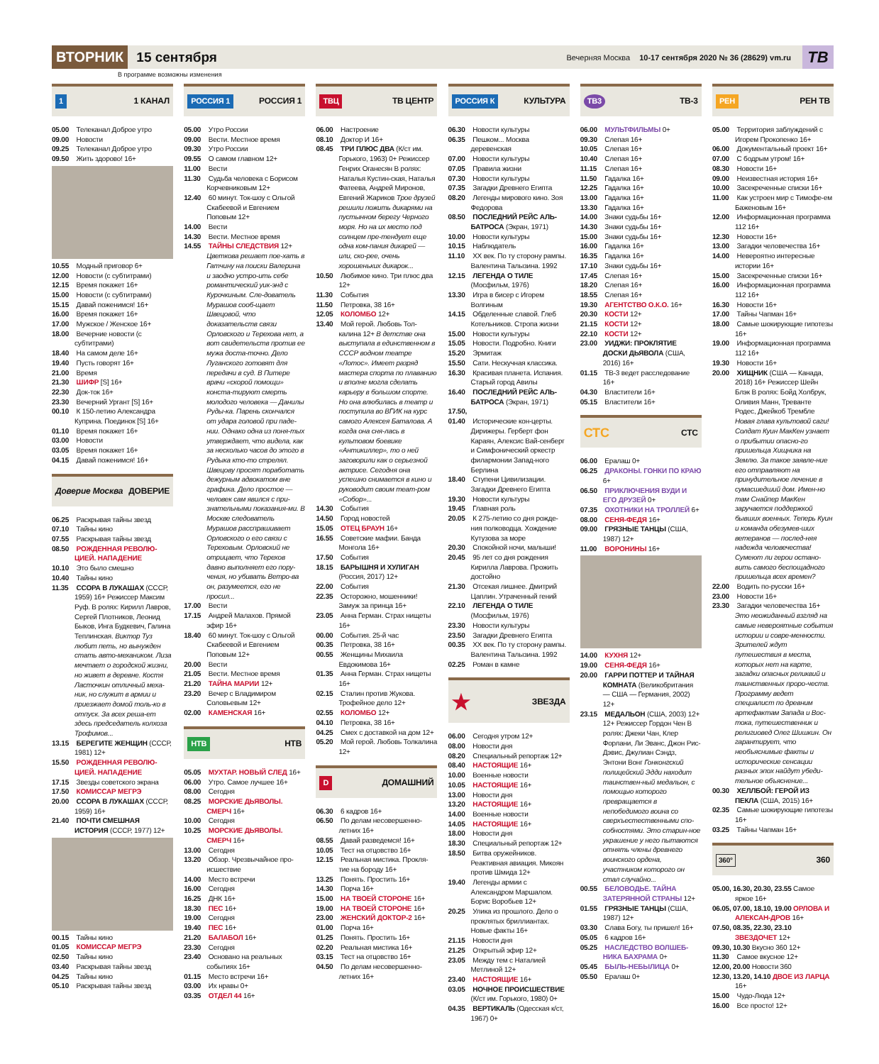ВТОРНИК
15 сентября
Вечерняя Москва 10-17 сентября 2020 № 36 (28629) vm.ru
ТВ
В программе возможны изменения
1 1 КАНАЛ
05.00 Телеканал Доброе утро
09.00 Новости
09.25 Телеканал Доброе утро
09.50 Жить здорово! 16+
10.55 Модный приговор 6+
12.00 Новости (с субтитрами)
12.15 Время покажет 16+
15.00 Новости (с субтитрами)
15.15 Давай поженимся! 16+
16.00 Время покажет 16+
17.00 Мужское / Женское 16+
18.00 Вечерние новости (с субтитрами)
18.40 На самом деле 16+
19.40 Пусть говорят 16+
21.00 Время
21.30 ШИФР [S] 16+
22.30 Док-ток 16+
23.30 Вечерний Ургант [S] 16+
00.10 К 150-летию Александра Куприна. Поединок [S] 16+
01.10 Время покажет 16+
03.00 Новости
03.05 Время покажет 16+
04.15 Давай поженимся! 16+
Доверие Москва ДОВЕРИЕ
06.25 Раскрывая тайны звезд
07.10 Тайны кино
07.55 Раскрывая тайны звезд
08.50 РОЖДЕННАЯ РЕВОЛЮ-ЦИЕЙ. НАПАДЕНИЕ
10.10 Это было смешно
10.40 Тайны кино
11.35 ССОРА В ЛУКАШАХ (СССР, 1959) 16+ Режиссер Максим Руф. В ролях: Кирилл Лавров, Сергей Плотников, Леонид Быков, Инга Будкевич, Галина Теплинская. Виктор Туз любит петь, но вынужден стать авто-механиком. Лиза мечтает о городской жизни, но живет в деревне. Костя Ласточкин отличный меха-ник, но служит в армии и приезжает домой толь-ко в отпуск. За всех реша-ет здесь председатель колхоза Трофимов...
13.15 БЕРЕГИТЕ ЖЕНЩИН (СССР, 1981) 12+
15.50 РОЖДЕННАЯ РЕВОЛЮ-ЦИЕЙ. НАПАДЕНИЕ
17.15 Звезды советского экрана
17.50 КОМИССАР МЕГРЭ
20.00 ССОРА В ЛУКАШАХ (СССР, 1959) 16+
21.40 ПОЧТИ СМЕШНАЯ ИСТОРИЯ (СССР, 1977) 12+
00.15 Тайны кино
01.05 КОМИССАР МЕГРЭ
02.50 Тайны кино
03.40 Раскрывая тайны звезд
04.25 Тайны кино
05.10 Раскрывая тайны звезд
РОССИЯ 1 РОССИЯ 1
05.00 Утро России
09.00 Вести. Местное время
09.30 Утро России
09.55 О самом главном 12+
11.00 Вести
11.30 Судьба человека с Борисом Корчевниковым 12+
12.40 60 минут. Ток-шоу с Ольгой Скабеевой и Евгением Поповым 12+
14.00 Вести
14.30 Вести. Местное время
14.55 ТАЙНЫ СЛЕДСТВИЯ 12+ Цветкова решает пое-хать в Гатчину на поиски Валерина и заодно устро-ить себе романтический уик-энд с Курочкиным. Сле-дователь Мурашов сооб-щает Швецовой, что доказательств связи Орловского и Терехова нет, а вот свидетельств против ее мужа доста-точно. Дело Луганского готовят для передачи в суд. В Питере врачи «скорой помощи» конста-тируют смерть молодого человека — Данилы Руды-ка. Парень скончался от удара головой при паде-нии. Однако одна из поня-тых утверждает, что видела, как за несколько часов до этого в Рудыка кто-то стрелял. Швецову просят поработать дежурным адвокатом вне графика. Дело простое — человек сам явился с при-знательными показания-ми. В Москве следователь Мурашов расспрашивает Орловского о его связи с Тереховым. Орловский не отрицает, что Терехов давно выполняет его пору-чения, но убивать Ветро-ва он, разумеется, его не просил...
17.00 Вести
17.15 Андрей Малахов. Прямой эфир 16+
18.40 60 минут. Ток-шоу с Ольгой Скабеевой и Евгением Поповым 12+
20.00 Вести
21.05 Вести. Местное время
21.20 ТАЙНА МАРИИ 12+
23.20 Вечер с Владимиром Соловьевым 12+
02.00 КАМЕНСКАЯ 16+
НТВ НТВ
05.05 МУХТАР. НОВЫЙ СЛЕД 16+
06.00 Утро. Самое лучшее 16+
08.00 Сегодня
08.25 МОРСКИЕ ДЬЯВОЛЫ. СМЕРЧ 16+
10.00 Сегодня
10.25 МОРСКИЕ ДЬЯВОЛЫ. СМЕРЧ 16+
13.00 Сегодня
13.20 Обзор. Чрезвычайное про-исшествие
14.00 Место встречи
16.00 Сегодня
16.25 ДНК 16+
18.30 ПЕС 16+
19.00 Сегодня
19.40 ПЕС 16+
21.20 БАЛАБОЛ 16+
23.30 Сегодня
23.40 Основано на реальных событиях 16+
01.15 Место встречи 16+
03.00 Их нравы 0+
03.35 ОТДЕЛ 44 16+
ТВЦ ТВ ЦЕНТР
06.00 Настроение
08.10 Доктор И 16+
08.45 ТРИ ПЛЮС ДВА (К/ст им. Горького, 1963) 0+ Режиссер Генрих Оганесян В ролях: Наталья Кустин-ская, Наталья Фатеева, Андрей Миронов, Евгений Жариков Трое друзей решили пожить дикарями на пустынном берегу Черного моря. Но на их место под солнцем пре-тендует еще одна ком-пания дикарей — или, ско-рее, очень хорошеньких дикарок...
10.50 Любимое кино. Три плюс два 12+
11.30 События
11.50 Петровка, 38 16+
12.05 КОЛОМБО 12+
13.40 Мой герой. Любовь Тол-калина 12+ В детстве она выступала в единственном в СССР водном театре «Лотос». Имеет разряд мастера спорта по плаванию и вполне могла сделать карьеру в большом спорте. Но она влюбилась в театр и поступила во ВГИК на курс самого Алексея Баталова. А когда она сня-лась в культовом боевике «Антикиллер», то о ней заговорили как о серьезной актрисе. Сегодня она успешно снимается в кино и руководит своим теат-ром «Собор»...
14.30 События
14.50 Город новостей
15.05 ОТЕЦ БРАУН 16+
16.55 Советские мафии. Банда Монгола 16+
17.50 События
18.15 БАРЫШНЯ И ХУЛИГАН (Россия, 2017) 12+
22.00 События
22.35 Осторожно, мошенники! Замуж за принца 16+
23.05 Анна Герман. Страх нищеты 16+
00.00 События. 25-й час
00.35 Петровка, 38 16+
00.55 Женщины Михаила Евдокимова 16+
01.35 Анна Герман. Страх нищеты 16+
02.15 Сталин против Жукова. Трофейное дело 12+
02.55 КОЛОМБО 12+
04.10 Петровка, 38 16+
04.25 Смех с доставкой на дом 12+
05.20 Мой герой. Любовь Толкалина 12+
D ДОМАШНИЙ
06.30 6 кадров 16+
06.50 По делам несовершенно-летних 16+
08.55 Давай разведемся! 16+
10.05 Тест на отцовство 16+
12.15 Реальная мистика. Прокля-тие на бороду 16+
13.25 Понять. Простить 16+
14.30 Порча 16+
15.00 НА ТВОЕЙ СТОРОНЕ 16+
19.00 НА ТВОЕЙ СТОРОНЕ 16+
23.00 ЖЕНСКИЙ ДОКТОР-2 16+
01.00 Порча 16+
01.25 Понять. Простить 16+
02.20 Реальная мистика 16+
03.15 Тест на отцовство 16+
04.50 По делам несовершенно-летних 16+
РОССИЯ К КУЛЬТУРА
06.30 Новости культуры
06.35 Пешком... Москва деревенская
07.00 Новости культуры
07.05 Правила жизни
07.30 Новости культуры
07.35 Загадки Древнего Египта
08.20 Легенды мирового кино. Зоя Федорова
08.50 ПОСЛЕДНИЙ РЕЙС АЛЬ-БАТРОСА (Экран, 1971)
10.00 Новости культуры
10.15 Наблюдатель
11.10 ХХ век. По ту сторону рампы. Валентина Талызина. 1992
12.15 ЛЕГЕНДА О ТИЛЕ (Мосфильм, 1976)
13.30 Игра в бисер с Игорем Волгиным
14.15 Обделенные славой. Глеб Котельников. Стропа жизни
15.00 Новости культуры
15.05 Новости. Подробно. Книги
15.20 Эрмитаж
15.50 Сати. Нескучная классика.
16.30 Красивая планета. Испания. Старый город Авилы
16.40 ПОСЛЕДНИЙ РЕЙС АЛЬ-БАТРОСА (Экран, 1971)
17.50, 01.40 Исторические кон-церты. Дирижеры. Герберт фон Караян, Алексис Вай-сенберг и Симфонический оркестр филармонии Запад-ного Берлина
18.40 Ступени Цивилизации. Загадки Древнего Египта
19.30 Новости культуры
19.45 Главная роль
20.05 К 275-летию со дня рожде-ния полководца. Хождение Кутузова за море
20.30 Спокойной ночи, малыши!
20.45 95 лет со дня рождения Кирилла Лаврова. Прожить достойно
21.30 Отсекая лишнее. Дмитрий Цаплин. Утраченный гений
22.10 ЛЕГЕНДА О ТИЛЕ (Мосфильм, 1976)
23.30 Новости культуры
23.50 Загадки Древнего Египта
00.35 ХХ век. По ту сторону рампы. Валентина Талызина. 1992
02.25 Роман в камне
★ ЗВЕЗДА
06.00 Сегодня утром 12+
08.00 Новости дня
08.20 Специальный репортаж 12+
08.40 НАСТОЯЩИЕ 16+
10.00 Военные новости
10.05 НАСТОЯЩИЕ 16+
13.00 Новости дня
13.20 НАСТОЯЩИЕ 16+
14.00 Военные новости
14.05 НАСТОЯЩИЕ 16+
18.00 Новости дня
18.30 Специальный репортаж 12+
18.50 Битва оружейников. Реактивная авиация. Микоян против Шмида 12+
19.40 Легенды армии с Александром Маршалом. Борис Воробьев 12+
20.25 Улика из прошлого. Дело о проклятых бриллиантах. Новые факты 16+
21.15 Новости дня
21.25 Открытый эфир 12+
23.05 Между тем с Наталией Метлиной 12+
23.40 НАСТОЯЩИЕ 16+
03.05 НОЧНОЕ ПРОИСШЕСТВИЕ (К/ст им. Горького, 1980) 0+
04.35 ВЕРТИКАЛЬ (Одесская к/ст, 1967) 0+
ТВ3 ТВ-3
06.00 МУЛЬТФИЛЬМЫ 0+
09.30 Слепая 16+
10.05 Слепая 16+
10.40 Слепая 16+
11.15 Слепая 16+
11.50 Гадалка 16+
12.25 Гадалка 16+
13.00 Гадалка 16+
13.30 Гадалка 16+
14.00 Знаки судьбы 16+
14.30 Знаки судьбы 16+
15.00 Знаки судьбы 16+
16.00 Гадалка 16+
16.35 Гадалка 16+
17.10 Знаки судьбы 16+
17.45 Слепая 16+
18.20 Слепая 16+
18.55 Слепая 16+
19.30 АГЕНТСТВО О.К.О. 16+
20.30 КОСТИ 12+
21.15 КОСТИ 12+
22.10 КОСТИ 12+
23.00 УИДЖИ: ПРОКЛЯТИЕ ДОСКИ ДЬЯВОЛА (США, 2016) 16+
01.15 ТВ-3 ведет расследование 16+
04.30 Властители 16+
05.15 Властители 16+
СТС СТС
06.00 Ералаш 0+
06.25 ДРАКОНЫ. ГОНКИ ПО КРАЮ 6+
06.50 ПРИКЛЮЧЕНИЯ ВУДИ И ЕГО ДРУЗЕЙ 0+
07.35 ОХОТНИКИ НА ТРОЛЛЕЙ 6+
08.00 СЕНЯ-ФЕДЯ 16+
09.00 ГРЯЗНЫЕ ТАНЦЫ (США, 1987) 12+
11.00 ВОРОНИНЫ 16+
14.00 КУХНЯ 12+
19.00 СЕНЯ-ФЕДЯ 16+
20.00 ГАРРИ ПОТТЕР И ТАЙНАЯ КОМНАТА (Великобритания — США — Германия, 2002) 12+
23.15 МЕДАЛЬОН (США, 2003) 12+ 12+ Режиссер Гордон Чен В ролях: Джеки Чан, Клер Форлани, Ли Эванс, Джон Рис-Дэвис, Джулиан Сэндз, Энтони Вонг Гонконгский полицейский Эдди находит таинствен-ный медальон, с помощью которого превращается в непобедимого воина со сверхъестественными спо-собностями. Это старин-ное украшение у него пытаются отнять члены древнего воинского ордена, участником которого он стал случайно...
00.55 БЕЛОВОДЬЕ. ТАЙНА ЗАТЕРЯННОЙ СТРАНЫ 12+
01.55 ГРЯЗНЫЕ ТАНЦЫ (США, 1987) 12+
03.30 Слава Богу, ты пришел! 16+
05.05 6 кадров 16+
05.25 НАСЛЕДСТВО ВОЛШЕБ-НИКА БАХРАМА 0+
05.45 БЫЛЬ-НЕБЫЛИЦА 0+
05.50 Ералаш 0+
РЕН РЕН ТВ
05.00 Территория заблуждений с Игорем Прокопенко 16+
06.00 Документальный проект 16+
07.00 С бодрым утром! 16+
08.30 Новости 16+
09.00 Неизвестная история 16+
10.00 Засекреченные списки 16+
11.00 Как устроен мир с Тимофе-ем Баженовым 16+
12.00 Информационная программа 112 16+
12.30 Новости 16+
13.00 Загадки человечества 16+
14.00 Невероятно интересные истории 16+
15.00 Засекреченные списки 16+
16.00 Информационная программа 112 16+
16.30 Новости 16+
17.00 Тайны Чапман 16+
18.00 Самые шокирующие гипотезы 16+
19.00 Информационная программа 112 16+
19.30 Новости 16+
20.00 ХИЩНИК (США — Канада, 2018) 16+ Режиссер Шейн Блэк В ролях: Бойд Холбрук, Оливия Манн, Треванте Родес, Джейкоб Трембле Новая глава культовой саги! Солдат Куин МакКен узнает о прибытии опасно-го пришельца Хищника на Землю. За такое заявле-ние его отправляют на принудительное лечение в сумасшедший дом. Имен-но там Снайпер МакКен заручается поддержкой бывших военных. Теперь Куин и команда обезумев-ших ветеранов — послед-няя надежда человечества! Сумеют ли герои остано-вить самого беспощадного пришельца всех времен?
22.00 Водить по-русски 16+
23.00 Новости 16+
23.30 Загадки человечества 16+ Это неожиданный взгляд на самые невероятные события истории и совре-менности. Зрителей ждут путешествия в места, которых нет на карте, загадки опасных реликвий и таинственных проро-честв. Программу ведет специалист по древним артефактам Запада и Вос-тока, путешественник и религиовед Олег Шишкин. Он гарантирует, что необъяснимые факты и исторические сенсации разных эпох найдут убеди-тельное объяснение...
00.30 ХЕЛЛБОЙ: ГЕРОЙ ИЗ ПЕКЛА (США, 2015) 16+
02.35 Самые шокирующие гипотезы 16+
03.25 Тайны Чапман 16+
360° 360
05.00, 16.30, 20.30, 23.55 Самое яркое 16+
06.05, 07.00, 18.10, 19.00 ОРЛОВА И АЛЕКСАН-ДРОВ 16+
07.50, 08.35, 22.30, 23.10 ЗВЕЗДОЧЕТ 12+
09.30, 10.30 Вкусно 360 12+
11.30 Самое вкусное 12+
12.00, 20.00 Новости 360
12.30, 13.20, 14.10 ДВОЕ ИЗ ЛАРЦА 16+
15.00 Чудо-Люда 12+
16.00 Все просто! 12+